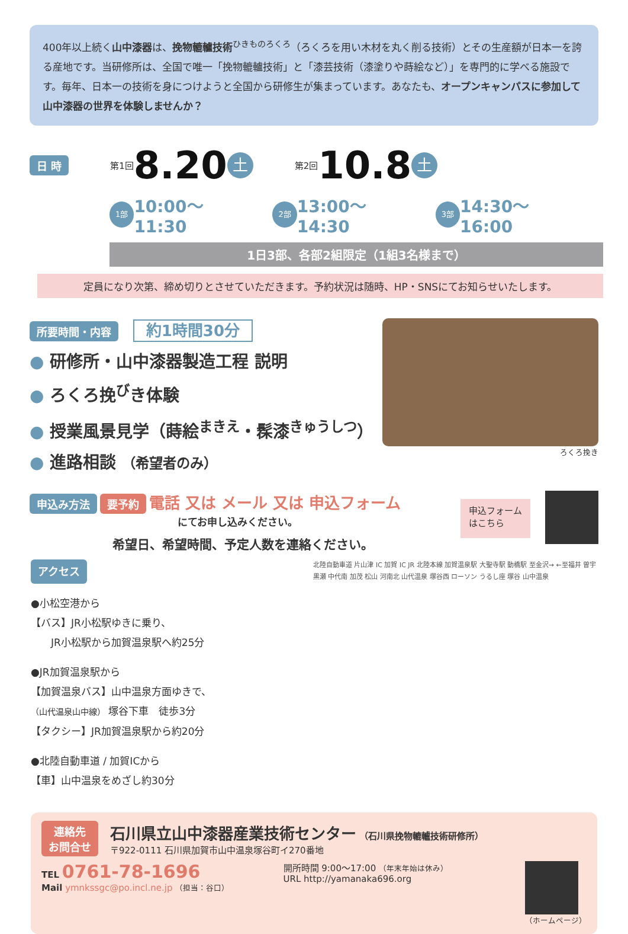400年以上続く山中漆器は、挽物轆轤技術<sup>ひきものろくろ</sup>（ろくろを用い木材を丸く削る技術）とその生産額が日本一を誇る産地です。当研修所は、全国で唯一「挽物轆轤技術」と「漆芸技術（漆塗りや蒔絵など）」を専門的に学べる施設です。毎年、日本一の技術を身につけようと全国から研修生が集まっています。あなたも、オープンキャンパスに参加して山中漆器の世界を体験しませんか？
日 時 第1回 8.20 土 第2回 10.8 土
1部 10:00〜11:30 2部 13:00〜14:30 3部 14:30〜16:00
1日3部、各部2組限定（1組3名様まで）
定員になり次第、締め切りとさせていただきます。予約状況は随時、HP・SNSにてお知らせいたします。
所要時間・内容 約1時間30分
● 研修所・山中漆器製造工程 説明
● ろくろ挽<sup>び</sup>き体験
● 授業風景見学（蒔絵<sup>まきえ</sup>・髹漆<sup>きゅうしつ</sup>）
● 進路相談 （希望者のみ）
ろくろ挽き
申込み方法 要予約 電話 又は メール 又は 申込フォーム
にてお申し込みください。
希望日、希望時間、予定人数を連絡ください。
申込フォーム
はこちら
アクセス
●小松空港から
【バス】JR小松駅ゆきに乗り、
　　JR小松駅から加賀温泉駅へ約25分
●JR加賀温泉駅から
【加賀温泉バス】山中温泉方面ゆきで、
（山代温泉山中線） 塚谷下車　徒歩3分
【タクシー】JR加賀温泉駅から約20分
●北陸自動車道 / 加賀ICから
【車】山中温泉をめざし約30分
北陸自動車道 片山津 IC 加賀 IC JR 北陸本線 加賀温泉駅 大聖寺駅 動橋駅 至金沢→ ←至福井 曽宇 黒瀬 中代南 加茂 松山 河南北 山代温泉 塚谷西 ローソン うるし座 塚谷 山中温泉
連絡先
お問合せ
石川県立山中漆器産業技術センター （石川県挽物轆轤技術研修所）
〒922-0111 石川県加賀市山中温泉塚谷町イ270番地
TEL 0761-78-1696
Mail ymnkssgc@po.incl.ne.jp （担当：谷口）
開所時間 9:00〜17:00 （年末年始は休み）
URL http://yamanaka696.org
（ホームページ）